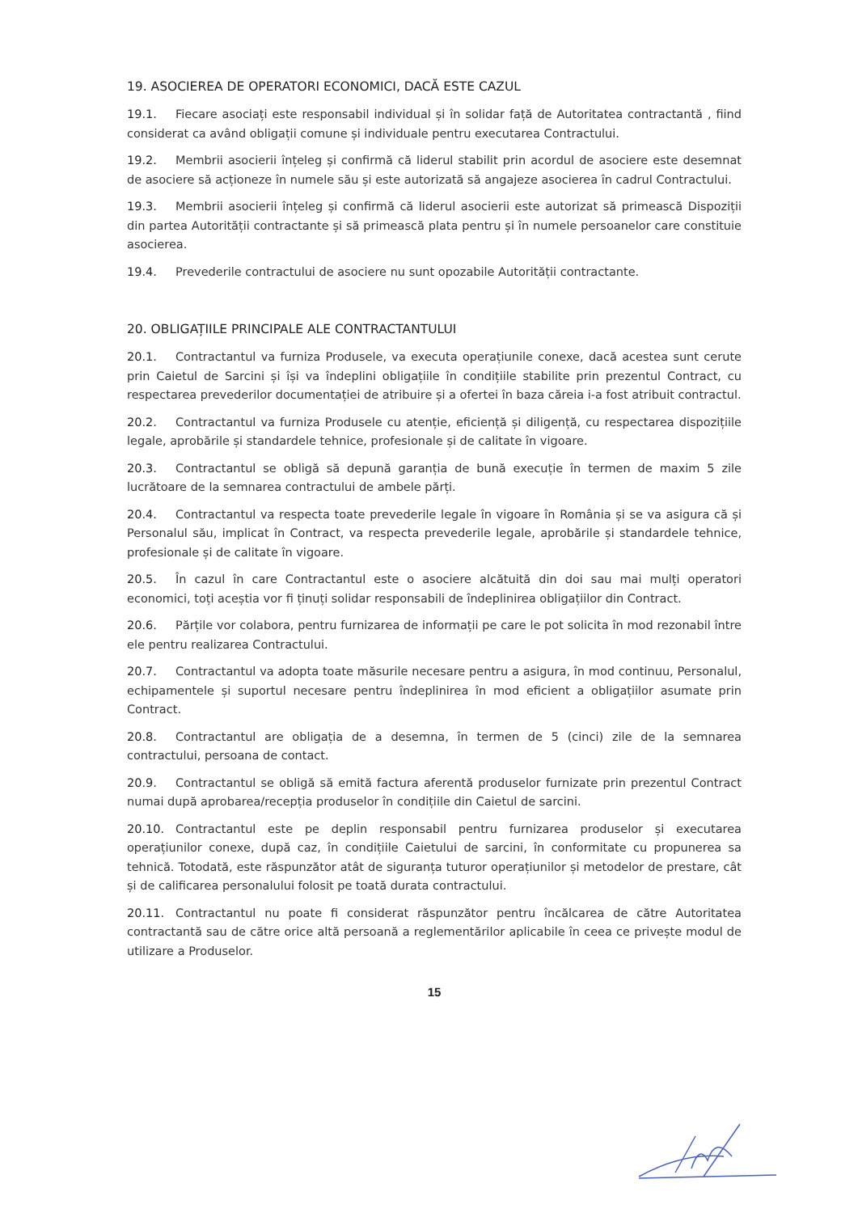19. ASOCIEREA DE OPERATORI ECONOMICI, DACĂ ESTE CAZUL
19.1. Fiecare asociați este responsabil individual și în solidar față de Autoritatea contractantă , fiind considerat ca având obligații comune și individuale pentru executarea Contractului.
19.2. Membrii asocierii înțeleg și confirmă că liderul stabilit prin acordul de asociere este desemnat de asociere să acționeze în numele său și este autorizată să angajeze asocierea în cadrul Contractului.
19.3. Membrii asocierii înțeleg și confirmă că liderul asocierii este autorizat să primească Dispoziții din partea Autorității contractante și să primească plata pentru și în numele persoanelor care constituie asocierea.
19.4. Prevederile contractului de asociere nu sunt opozabile Autorității contractante.
20. OBLIGAȚIILE PRINCIPALE ALE CONTRACTANTULUI
20.1. Contractantul va furniza Produsele, va executa operațiunile conexe, dacă acestea sunt cerute prin Caietul de Sarcini și își va îndeplini obligațiile în condițiile stabilite prin prezentul Contract, cu respectarea prevederilor documentației de atribuire și a ofertei în baza căreia i-a fost atribuit contractul.
20.2. Contractantul va furniza Produsele cu atenție, eficiență și diligență, cu respectarea dispozițiile legale, aprobările și standardele tehnice, profesionale și de calitate în vigoare.
20.3. Contractantul se obligă să depună garanția de bună execuție în termen de maxim 5 zile lucrătoare de la semnarea contractului de ambele părți.
20.4. Contractantul va respecta toate prevederile legale în vigoare în România și se va asigura că și Personalul său, implicat în Contract, va respecta prevederile legale, aprobările și standardele tehnice, profesionale și de calitate în vigoare.
20.5. În cazul în care Contractantul este o asociere alcătuită din doi sau mai mulți operatori economici, toți aceștia vor fi ținuți solidar responsabili de îndeplinirea obligațiilor din Contract.
20.6. Părțile vor colabora, pentru furnizarea de informații pe care le pot solicita în mod rezonabil între ele pentru realizarea Contractului.
20.7. Contractantul va adopta toate măsurile necesare pentru a asigura, în mod continuu, Personalul, echipamentele și suportul necesare pentru îndeplinirea în mod eficient a obligațiilor asumate prin Contract.
20.8. Contractantul are obligația de a desemna, în termen de 5 (cinci) zile de la semnarea contractului, persoana de contact.
20.9. Contractantul se obligă să emită factura aferentă produselor furnizate prin prezentul Contract numai după aprobarea/recepția produselor în condițiile din Caietul de sarcini.
20.10. Contractantul este pe deplin responsabil pentru furnizarea produselor și executarea operațiunilor conexe, după caz, în condițiile Caietului de sarcini, în conformitate cu propunerea sa tehnică. Totodată, este răspunzător atât de siguranța tuturor operațiunilor și metodelor de prestare, cât și de calificarea personalului folosit pe toată durata contractului.
20.11. Contractantul nu poate fi considerat răspunzător pentru încălcarea de către Autoritatea contractantă sau de către orice altă persoană a reglementărilor aplicabile în ceea ce privește modul de utilizare a Produselor.
15